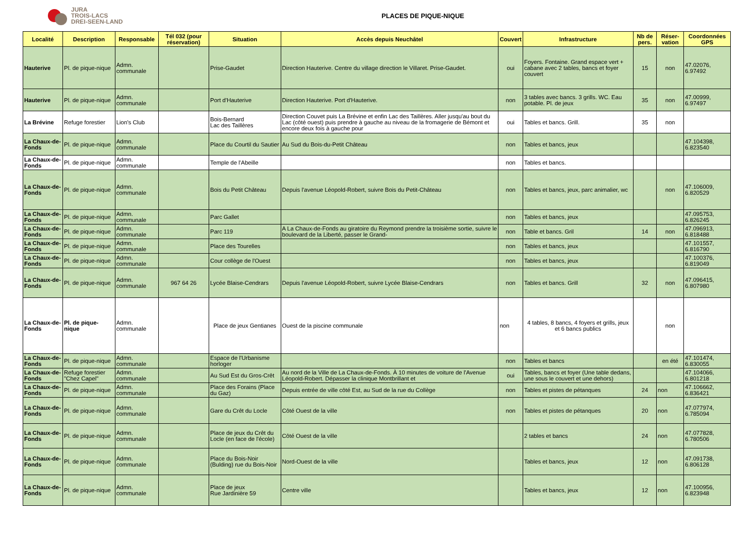JURA
TROIS-LACS
DREI-SEEN-LAND
PLACES DE PIQUE-NIQUE
| Localité | Description | Responsable | Tél 032 (pour réservation) | Situation | Accès depuis Neuchâtel | Couvert | Infrastructure | Nb de pers. | Réser-vation | Coordonnées GPS |
| --- | --- | --- | --- | --- | --- | --- | --- | --- | --- | --- |
| Hauterive | Pl. de pique-nique | Admn. communale | | Prise-Gaudet | Direction Hauterive. Centre du village direction le Villaret. Prise-Gaudet. | oui | Foyers. Fontaine. Grand espace vert + cabane avec 2 tables, bancs et foyer couvert | 15 | non | 47.02076, 6.97492 |
| Hauterive | Pl. de pique-nique | Admn. communale | | Port d'Hauterive | Direction Hauterive. Port d'Hauterive. | non | 3 tables avec bancs. 3 grills. WC. Eau potable. Pl. de jeux | 35 | non | 47.00999, 6.97497 |
| La Brévine | Refuge forestier | Lion's Club | | Bois-Bernard Lac des Taillères | Direction Couvet puis La Brévine et enfin Lac des Taillères. Aller jusqu'au bout du Lac (côté ouest) puis prendre à gauche au niveau de la fromagerie de Bémont et encore deux fois à gauche pour | oui | Tables et bancs. Grill. | 35 | non | |
| La Chaux-de-Fonds | Pl. de pique-nique | Admn. communale | | Place du Courtil du Sautier | Au Sud du Bois-du-Petit Château | non | Tables et bancs, jeux | | | 47.104398, 6.823540 |
| La Chaux-de-Fonds | Pl. de pique-nique | Admn. communale | | Temple de l'Abeille | | non | Tables et bancs. | | | |
| La Chaux-de-Fonds | Pl. de pique-nique | Admn. communale | | Bois du Petit Château | Depuis l'avenue Léopold-Robert, suivre Bois du Petit-Château | non | Tables et bancs, jeux, parc animalier, wc | | non | 47.106009, 6.820529 |
| La Chaux-de-Fonds | Pl. de pique-nique | Admn. communale | | Parc Gallet | | non | Tables et bancs, jeux | | | 47.095753, 6.826245 |
| La Chaux-de-Fonds | Pl. de pique-nique | Admn. communale | | Parc 119 | A La Chaux-de-Fonds au giratoire du Reymond prendre la troisième sortie, suivre le boulevard de la Liberté, passer le Grand- | non | Table et bancs. Gril | 14 | non | 47.096913, 6.818488 |
| La Chaux-de-Fonds | Pl. de pique-nique | Admn. communale | | Place des Tourelles | | non | Tables et bancs, jeux | | | 47.101557, 6.816790 |
| La Chaux-de-Fonds | Pl. de pique-nique | Admn. communale | | Cour collège de l'Ouest | | non | Tables et bancs, jeux | | | 47.100376, 6.819049 |
| La Chaux-de-Fonds | Pl. de pique-nique | Admn. communale | 967 64 26 | Lycée Blaise-Cendrars | Depuis l'avenue Léopold-Robert, suivre Lycée Blaise-Cendrars | non | Tables et bancs. Grill | 32 | non | 47.096415, 6.807980 |
| La Chaux-de-Fonds | Pl. de pique-nique | Admn. communale | | Place de jeux Gentianes | Ouest de la piscine communale | non | 4 tables, 8 bancs, 4 foyers et grills, jeux et 6 bancs publics | | non | |
| La Chaux-de-Fonds | Pl. de pique-nique | Admn. communale | | Espace de l'Urbanisme horloger | | non | Tables et bancs | | en été | 47.101474, 6.830055 |
| La Chaux-de-Fonds | Refuge forestier "Chez Capel" | Admn. communale | | Au Sud Est du Gros-Crêt | Au nord de la Ville de La Chaux-de-Fonds. À 10 minutes de voiture de l'Avenue Léopold-Robert. Dépasser la clinique Montbrillant et | oui | Tables, bancs et foyer (Une table dedans, une sous le couvert et une dehors) | | | 47.104066, 6.801218 |
| La Chaux-de-Fonds | Pl. de pique-nique | Admn. communale | | Place des Forains (Place du Gaz) | Depuis entrée de ville côté Est, au Sud de la rue du Collège | non | Tables et pistes de pétanques | 24 | non | 47.106662, 6.836421 |
| La Chaux-de-Fonds | Pl. de pique-nique | Admn. communale | | Gare du Crêt du Locle | Côté Ouest de la ville | non | Tables et pistes de pétanques | 20 | non | 47.077974, 6.785094 |
| La Chaux-de-Fonds | Pl. de pique-nique | Admn. communale | | Place de jeux du Crêt du Locle (en face de l'école) | Côté Ouest de la ville | | 2 tables et bancs | 24 | non | 47.077828, 6.780506 |
| La Chaux-de-Fonds | Pl. de pique-nique | Admn. communale | | Place du Bois-Noir (Bulding) rue du Bois-Noir | Nord-Ouest de la ville | | Tables et bancs, jeux | 12 | non | 47.091738, 6.806128 |
| La Chaux-de-Fonds | Pl. de pique-nique | Admn. communale | | Place de jeux Rue Jardinière 59 | Centre ville | | Tables et bancs, jeux | 12 | non | 47.100956, 6.823948 |